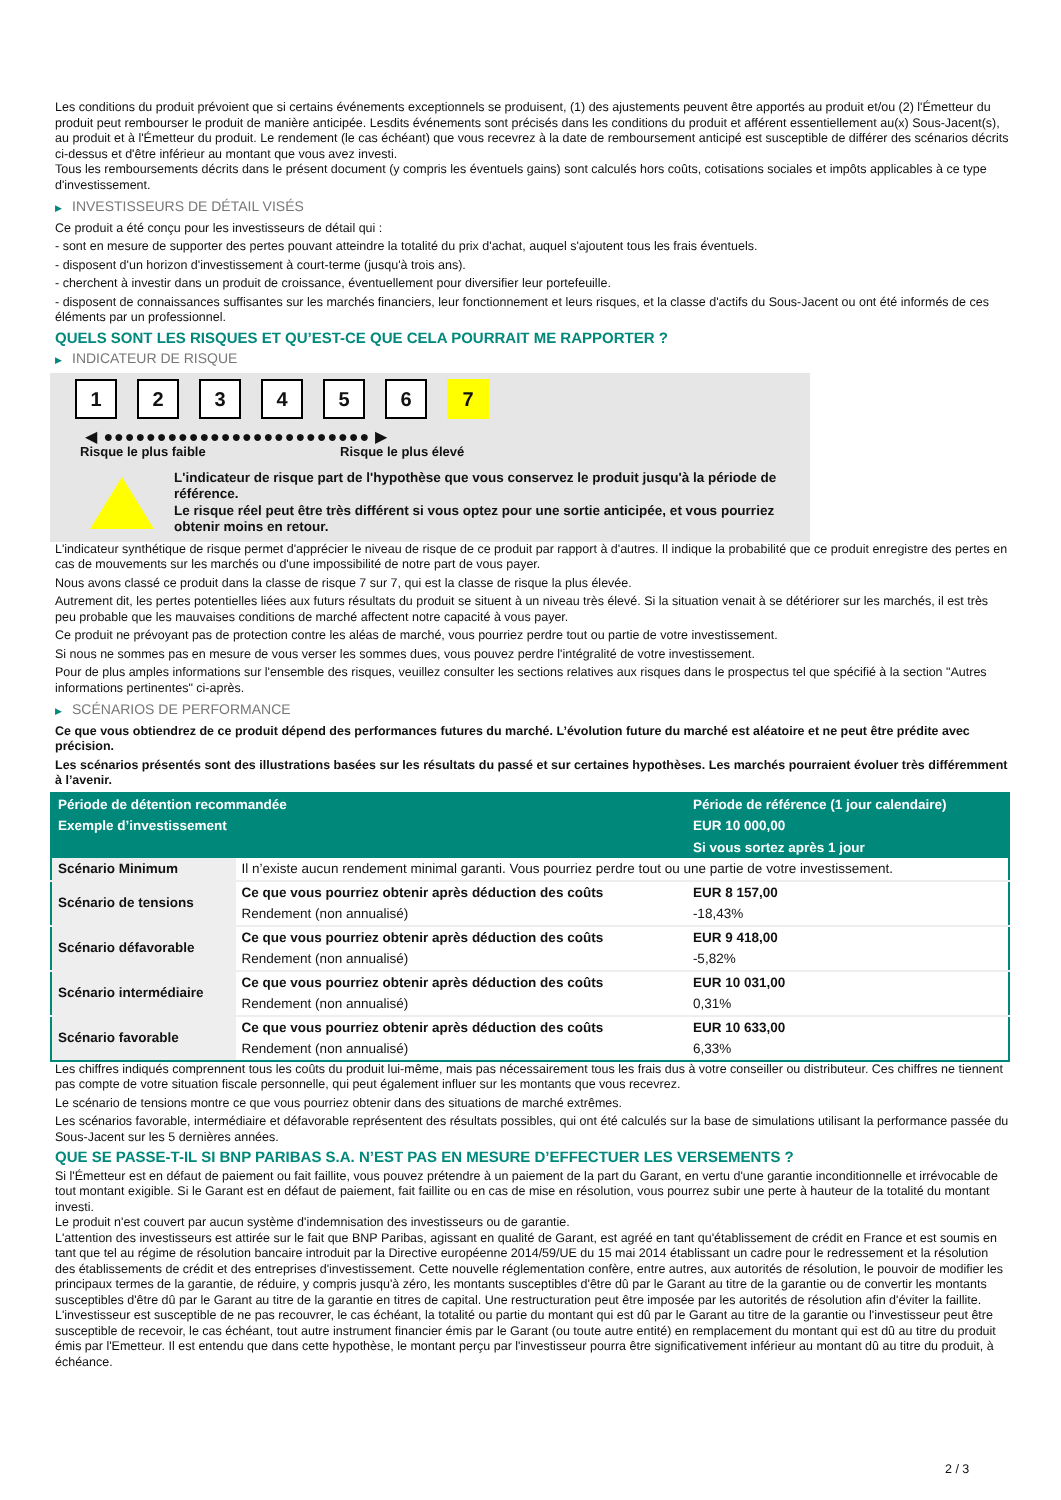Les conditions du produit prévoient que si certains événements exceptionnels se produisent, (1) des ajustements peuvent être apportés au produit et/ou (2) l'Émetteur du produit peut rembourser le produit de manière anticipée. Lesdits événements sont précisés dans les conditions du produit et afférent essentiellement au(x) Sous-Jacent(s), au produit et à l'Émetteur du produit. Le rendement (le cas échéant) que vous recevrez à la date de remboursement anticipé est susceptible de différer des scénarios décrits ci-dessus et d'être inférieur au montant que vous avez investi.
Tous les remboursements décrits dans le présent document (y compris les éventuels gains) sont calculés hors coûts, cotisations sociales et impôts applicables à ce type d'investissement.
▶ INVESTISSEURS DE DÉTAIL VISÉS
Ce produit a été conçu pour les investisseurs de détail qui :
- sont en mesure de supporter des pertes pouvant atteindre la totalité du prix d'achat, auquel s'ajoutent tous les frais éventuels.
- disposent d'un horizon d'investissement à court-terme (jusqu'à trois ans).
- cherchent à investir dans un produit de croissance, éventuellement pour diversifier leur portefeuille.
- disposent de connaissances suffisantes sur les marchés financiers, leur fonctionnement et leurs risques, et la classe d'actifs du Sous-Jacent ou ont été informés de ces éléments par un professionnel.
QUELS SONT LES RISQUES ET QU’EST-CE QUE CELA POURRAIT ME RAPPORTER ?
▶ INDICATEUR DE RISQUE
1 2 3 4 5 6 7
◀ ●●●●●●●●●●●●●●●●●●●●●●●●● ▶
Risque le plus faible Risque le plus élevé
L'indicateur de risque part de l'hypothèse que vous conservez le produit jusqu'à la période de référence.
Le risque réel peut être très différent si vous optez pour une sortie anticipée, et vous pourriez obtenir moins en retour.
L'indicateur synthétique de risque permet d'apprécier le niveau de risque de ce produit par rapport à d'autres. Il indique la probabilité que ce produit enregistre des pertes en cas de mouvements sur les marchés ou d'une impossibilité de notre part de vous payer.
Nous avons classé ce produit dans la classe de risque 7 sur 7, qui est la classe de risque la plus élevée.
Autrement dit, les pertes potentielles liées aux futurs résultats du produit se situent à un niveau très élevé. Si la situation venait à se détériorer sur les marchés, il est très peu probable que les mauvaises conditions de marché affectent notre capacité à vous payer.
Ce produit ne prévoyant pas de protection contre les aléas de marché, vous pourriez perdre tout ou partie de votre investissement.
Si nous ne sommes pas en mesure de vous verser les sommes dues, vous pouvez perdre l'intégralité de votre investissement.
Pour de plus amples informations sur l'ensemble des risques, veuillez consulter les sections relatives aux risques dans le prospectus tel que spécifié à la section "Autres informations pertinentes" ci-après.
▶ SCÉNARIOS DE PERFORMANCE
Ce que vous obtiendrez de ce produit dépend des performances futures du marché. L’évolution future du marché est aléatoire et ne peut être prédite avec précision.
Les scénarios présentés sont des illustrations basées sur les résultats du passé et sur certaines hypothèses. Les marchés pourraient évoluer très différemment à l’avenir.
| Période de détention recommandée | | Période de référence (1 jour calendaire) |
| --- | --- | --- |
| Exemple d’investissement | | EUR 10 000,00 |
| | | Si vous sortez après 1 jour |
| Scénario Minimum | Il n’existe aucun rendement minimal garanti. Vous pourriez perdre tout ou une partie de votre investissement. | |
| Scénario de tensions | Ce que vous pourriez obtenir après déduction des coûts | EUR 8 157,00 |
| | Rendement (non annualisé) | -18,43% |
| Scénario défavorable | Ce que vous pourriez obtenir après déduction des coûts | EUR 9 418,00 |
| | Rendement (non annualisé) | -5,82% |
| Scénario intermédiaire | Ce que vous pourriez obtenir après déduction des coûts | EUR 10 031,00 |
| | Rendement (non annualisé) | 0,31% |
| Scénario favorable | Ce que vous pourriez obtenir après déduction des coûts | EUR 10 633,00 |
| | Rendement (non annualisé) | 6,33% |
Les chiffres indiqués comprennent tous les coûts du produit lui-même, mais pas nécessairement tous les frais dus à votre conseiller ou distributeur. Ces chiffres ne tiennent pas compte de votre situation fiscale personnelle, qui peut également influer sur les montants que vous recevrez.
Le scénario de tensions montre ce que vous pourriez obtenir dans des situations de marché extrêmes.
Les scénarios favorable, intermédiaire et défavorable représentent des résultats possibles, qui ont été calculés sur la base de simulations utilisant la performance passée du Sous-Jacent sur les 5 dernières années.
QUE SE PASSE-T-IL SI BNP PARIBAS S.A. N’EST PAS EN MESURE D’EFFECTUER LES VERSEMENTS ?
Si l'Émetteur est en défaut de paiement ou fait faillite, vous pouvez prétendre à un paiement de la part du Garant, en vertu d'une garantie inconditionnelle et irrévocable de tout montant exigible. Si le Garant est en défaut de paiement, fait faillite ou en cas de mise en résolution, vous pourrez subir une perte à hauteur de la totalité du montant investi.
Le produit n'est couvert par aucun système d'indemnisation des investisseurs ou de garantie.
L'attention des investisseurs est attirée sur le fait que BNP Paribas, agissant en qualité de Garant, est agréé en tant qu'établissement de crédit en France et est soumis en tant que tel au régime de résolution bancaire introduit par la Directive européenne 2014/59/UE du 15 mai 2014 établissant un cadre pour le redressement et la résolution des établissements de crédit et des entreprises d'investissement. Cette nouvelle réglementation confère, entre autres, aux autorités de résolution, le pouvoir de modifier les principaux termes de la garantie, de réduire, y compris jusqu'à zéro, les montants susceptibles d'être dû par le Garant au titre de la garantie ou de convertir les montants susceptibles d'être dû par le Garant au titre de la garantie en titres de capital. Une restructuration peut être imposée par les autorités de résolution afin d'éviter la faillite. L'investisseur est susceptible de ne pas recouvrer, le cas échéant, la totalité ou partie du montant qui est dû par le Garant au titre de la garantie ou l'investisseur peut être susceptible de recevoir, le cas échéant, tout autre instrument financier émis par le Garant (ou toute autre entité) en remplacement du montant qui est dû au titre du produit émis par l'Emetteur. Il est entendu que dans cette hypothèse, le montant perçu par l'investisseur pourra être significativement inférieur au montant dû au titre du produit, à échéance.
2 / 3